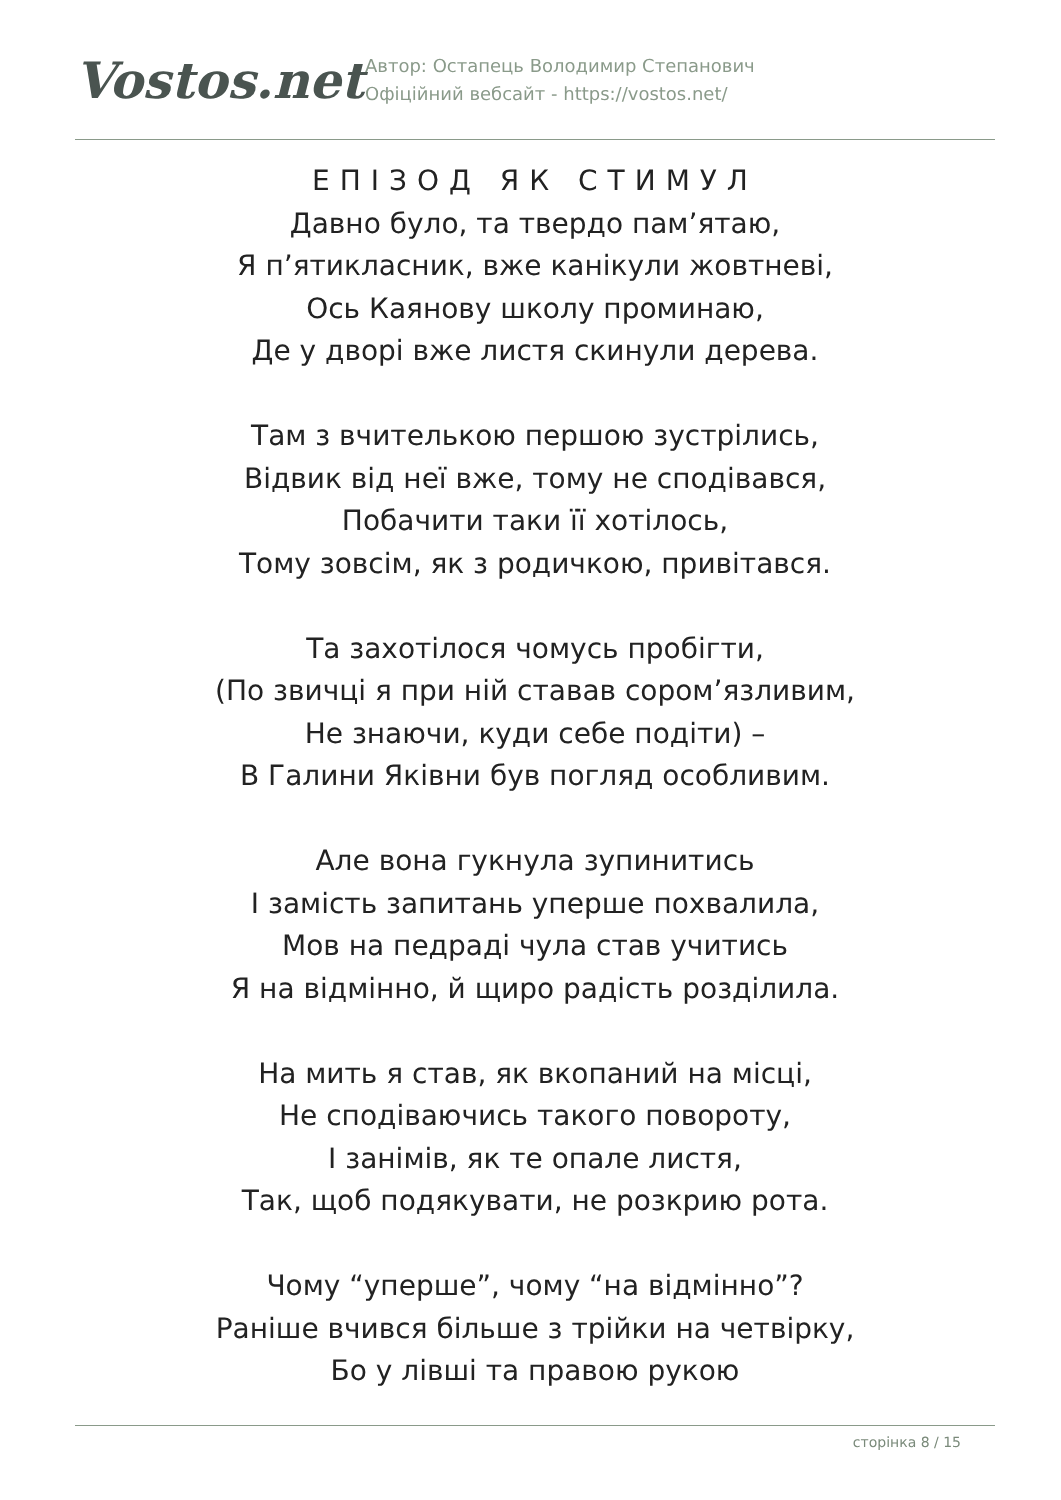Vostos.net
Автор: Остапець Володимир Степанович
Офіційний вебсайт - https://vostos.net/
ЕПІЗОД ЯК СТИМУЛ
Давно було, та твердо пам’ятаю,
Я п’ятикласник, вже канікули жовтневі,
Ось Каянову школу проминаю,
Де у дворі вже листя скинули дерева.
Там з вчителькою першою зустрілись,
Відвик від неї вже, тому не сподівався,
Побачити таки її хотілось,
Тому зовсім, як з родичкою, привітався.
Та захотілося чомусь пробігти,
(По звичці я при ній ставав сором’язливим,
Не знаючи, куди себе подіти) –
В Галини Яківни був погляд особливим.
Але вона гукнула зупинитись
І замість запитань уперше похвалила,
Мов на педраді чула став учитись
Я на відмінно, й щиро радість розділила.
На мить я став, як вкопаний на місці,
Не сподіваючись такого повороту,
І занімів, як те опале листя,
Так, щоб подякувати, не розкрию рота.
Чому “уперше”, чому “на відмінно”?
Раніше вчився більше з трійки на четвірку,
Бо у лівші та правою рукою
сторінка 8 / 15